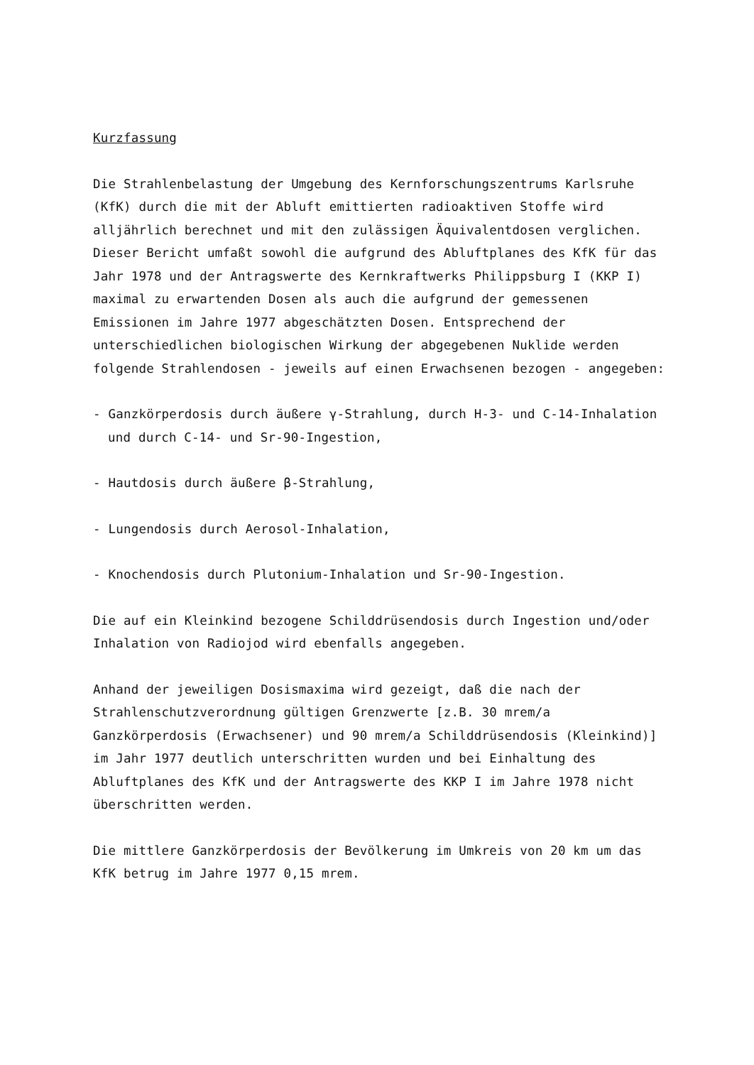Kurzfassung
Die Strahlenbelastung der Umgebung des Kernforschungszentrums Karlsruhe (KfK) durch die mit der Abluft emittierten radioaktiven Stoffe wird alljährlich berechnet und mit den zulässigen Äquivalentdosen verglichen. Dieser Bericht umfaßt sowohl die aufgrund des Abluftplanes des KfK für das Jahr 1978 und der Antragswerte des Kernkraftwerks Philippsburg I (KKP I) maximal zu erwartenden Dosen als auch die aufgrund der gemessenen Emissionen im Jahre 1977 abgeschätzten Dosen. Entsprechend der unterschiedlichen biologischen Wirkung der abgegebenen Nuklide werden folgende Strahlendosen - jeweils auf einen Erwachsenen bezogen - angegeben:
- Ganzkörperdosis durch äußere γ-Strahlung, durch H-3- und C-14-Inhalation und durch C-14- und Sr-90-Ingestion,
- Hautdosis durch äußere β-Strahlung,
- Lungendosis durch Aerosol-Inhalation,
- Knochendosis durch Plutonium-Inhalation und Sr-90-Ingestion.
Die auf ein Kleinkind bezogene Schilddrüsendosis durch Ingestion und/oder Inhalation von Radiojod wird ebenfalls angegeben.
Anhand der jeweiligen Dosismaxima wird gezeigt, daß die nach der Strahlenschutzverordnung gültigen Grenzwerte [z.B. 30 mrem/a Ganzkörperdosis (Erwachsener) und 90 mrem/a Schilddrüsendosis (Kleinkind)] im Jahr 1977 deutlich unterschritten wurden und bei Einhaltung des Abluftplanes des KfK und der Antragswerte des KKP I im Jahre 1978 nicht überschritten werden.
Die mittlere Ganzkörperdosis der Bevölkerung im Umkreis von 20 km um das KfK betrug im Jahre 1977 0,15 mrem.